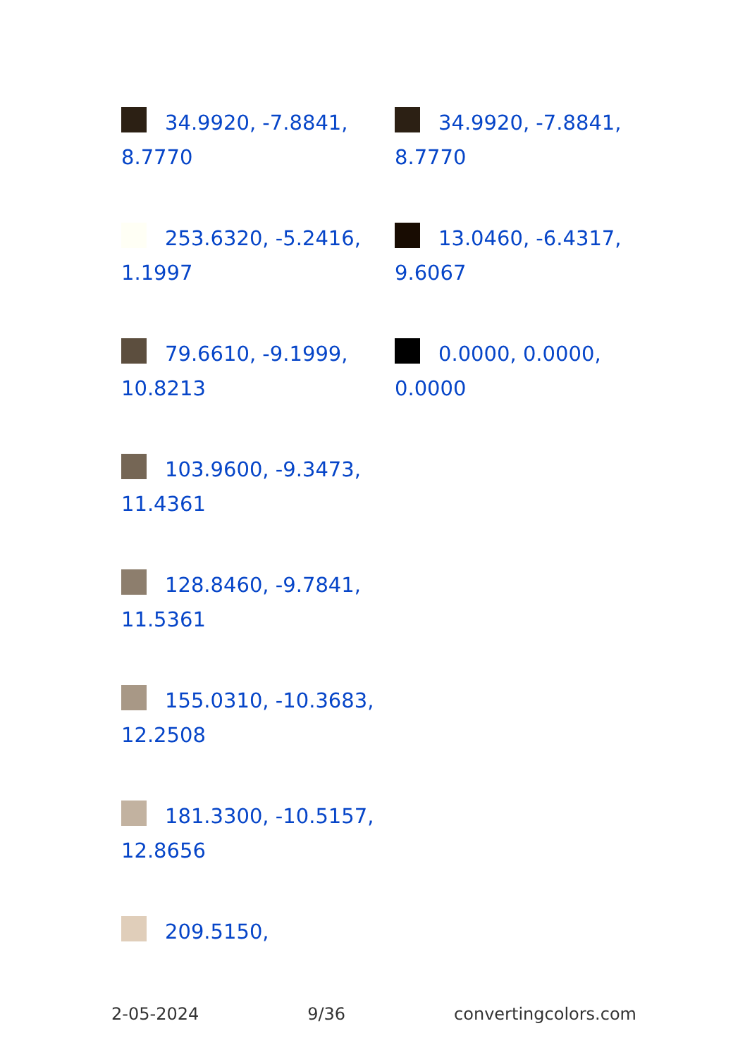34.9920, -7.8841, 8.7770
253.6320, -5.2416, 1.1997
79.6610, -9.1999, 10.8213
103.9600, -9.3473, 11.4361
128.8460, -9.7841, 11.5361
155.0310, -10.3683, 12.2508
181.3300, -10.5157, 12.8656
209.5150,
34.9920, -7.8841, 8.7770
13.0460, -6.4317, 9.6067
0.0000, 0.0000, 0.0000
2-05-2024 9/36 convertingcolors.com